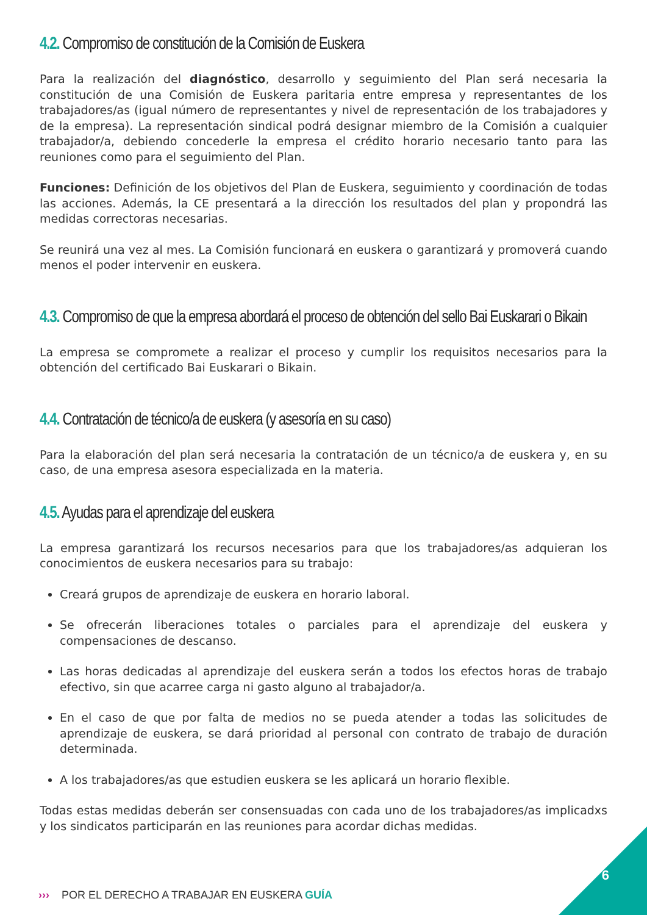4.2. Compromiso de constitución de la Comisión de Euskera
Para la realización del diagnóstico, desarrollo y seguimiento del Plan será necesaria la constitución de una Comisión de Euskera paritaria entre empresa y representantes de los trabajadores/as (igual número de representantes y nivel de representación de los trabajadores y de la empresa). La representación sindical podrá designar miembro de la Comisión a cualquier trabajador/a, debiendo concederle la empresa el crédito horario necesario tanto para las reuniones como para el seguimiento del Plan.
Funciones: Definición de los objetivos del Plan de Euskera, seguimiento y coordinación de todas las acciones. Además, la CE presentará a la dirección los resultados del plan y propondrá las medidas correctoras necesarias.
Se reunirá una vez al mes. La Comisión funcionará en euskera o garantizará y promoverá cuando menos el poder intervenir en euskera.
4.3. Compromiso de que la empresa abordará el proceso de obtención del sello Bai Euskarari o Bikain
La empresa se compromete a realizar el proceso y cumplir los requisitos necesarios para la obtención del certificado Bai Euskarari o Bikain.
4.4. Contratación de técnico/a de euskera (y asesoría en su caso)
Para la elaboración del plan será necesaria la contratación de un técnico/a de euskera y, en su caso, de una empresa asesora especializada en la materia.
4.5. Ayudas para el aprendizaje del euskera
La empresa garantizará los recursos necesarios para que los trabajadores/as adquieran los conocimientos de euskera necesarios para su trabajo:
Creará grupos de aprendizaje de euskera en horario laboral.
Se ofrecerán liberaciones totales o parciales para el aprendizaje del euskera y compensaciones de descanso.
Las horas dedicadas al aprendizaje del euskera serán a todos los efectos horas de trabajo efectivo, sin que acarree carga ni gasto alguno al trabajador/a.
En el caso de que por falta de medios no se pueda atender a todas las solicitudes de aprendizaje de euskera, se dará prioridad al personal con contrato de trabajo de duración determinada.
A los trabajadores/as que estudien euskera se les aplicará un horario flexible.
Todas estas medidas deberán ser consensuadas con cada uno de los trabajadores/as implicadxs y los sindicatos participarán en las reuniones para acordar dichas medidas.
››› POR EL DERECHO A TRABAJAR EN EUSKERA GUÍA
6